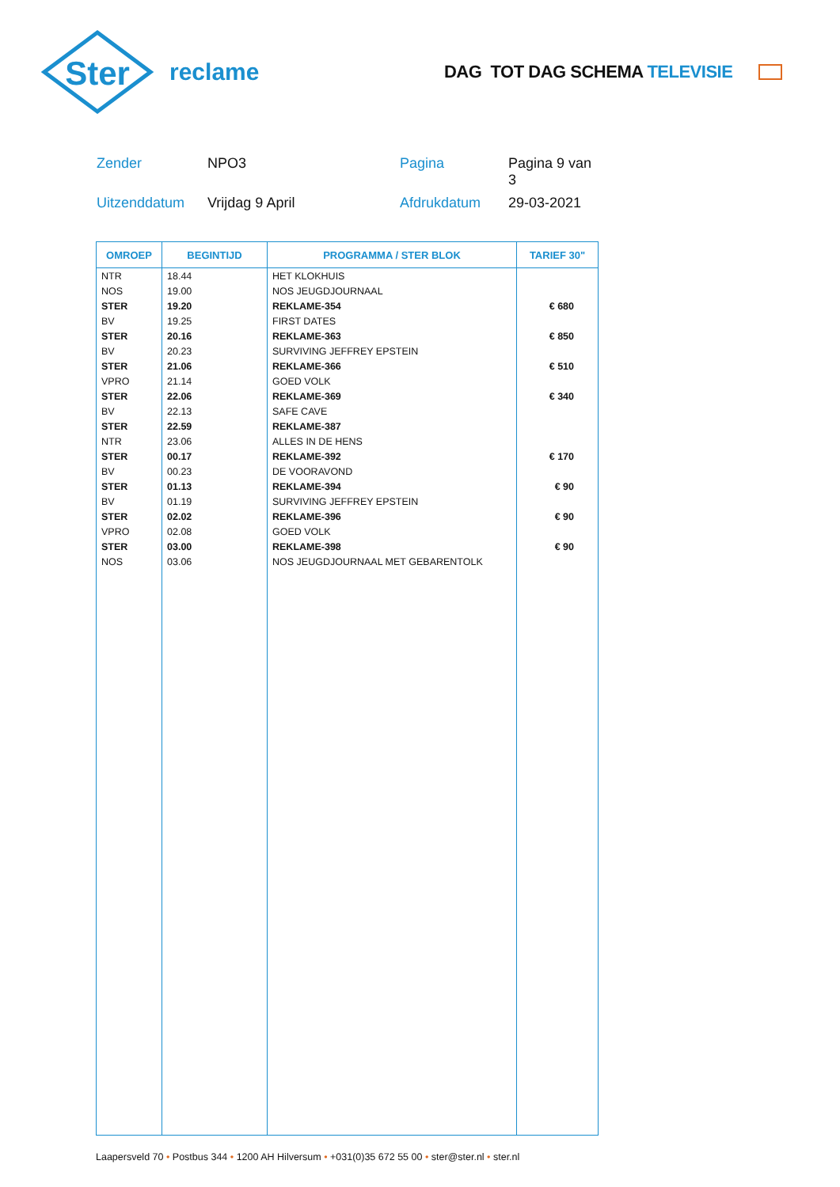Ster
reclame
DAG TOT DAG SCHEMA TELEVISIE
Zender
NPO3
Pagina
Pagina 9 van 3
Uitzenddatum
Vrijdag 9 April
Afdrukdatum
29-03-2021
| OMROEP | BEGINTIJD | PROGRAMMA / STER BLOK | TARIEF 30" |
| --- | --- | --- | --- |
| NTR | 18.44 | HET KLOKHUIS | |
| NOS | 19.00 | NOS JEUGDJOURNAAL | |
| STER | 19.20 | REKLAME-354 | € 680 |
| BV | 19.25 | FIRST DATES | |
| STER | 20.16 | REKLAME-363 | € 850 |
| BV | 20.23 | SURVIVING JEFFREY EPSTEIN | |
| STER | 21.06 | REKLAME-366 | € 510 |
| VPRO | 21.14 | GOED VOLK | |
| STER | 22.06 | REKLAME-369 | € 340 |
| BV | 22.13 | SAFE CAVE | |
| STER | 22.59 | REKLAME-387 | |
| NTR | 23.06 | ALLES IN DE HENS | |
| STER | 00.17 | REKLAME-392 | € 170 |
| BV | 00.23 | DE VOORAVOND | |
| STER | 01.13 | REKLAME-394 | € 90 |
| BV | 01.19 | SURVIVING JEFFREY EPSTEIN | |
| STER | 02.02 | REKLAME-396 | € 90 |
| VPRO | 02.08 | GOED VOLK | |
| STER | 03.00 | REKLAME-398 | € 90 |
| NOS | 03.06 | NOS JEUGDJOURNAAL MET GEBARENTOLK | |
Laapersveld 70 • Postbus 344 • 1200 AH Hilversum • +031(0)35 672 55 00 • ster@ster.nl • ster.nl